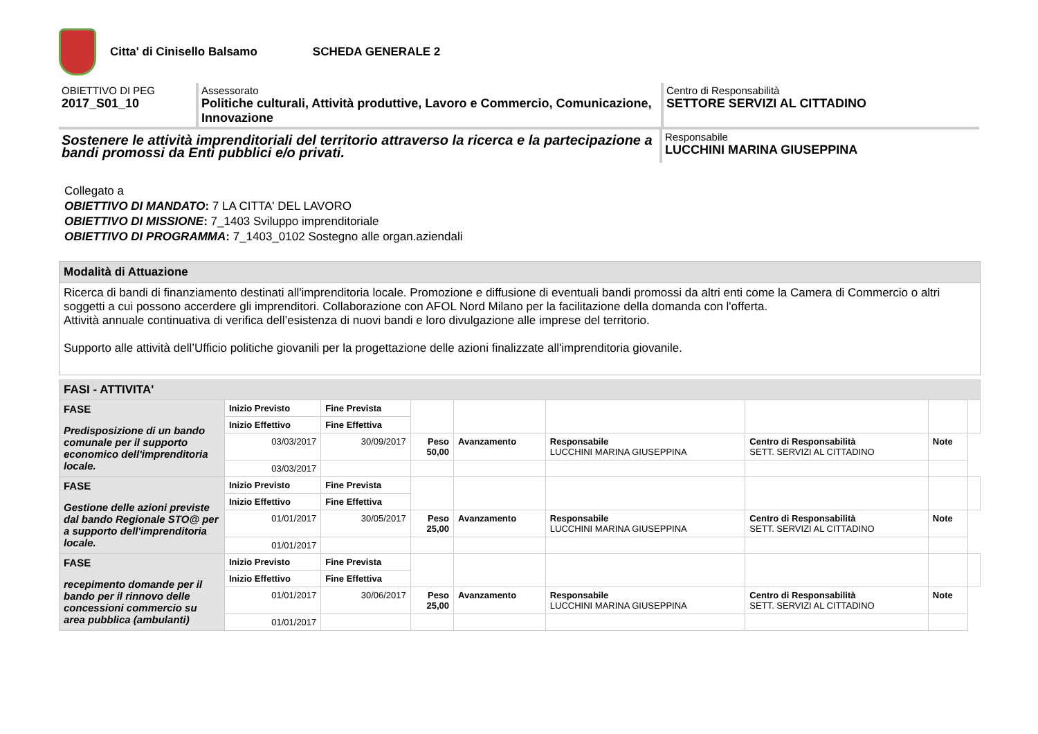Citta' di Cinisello Balsamo SCHEDA GENERALE 2
OBIETTIVO DI PEG
2017_S01_10
Assessorato
Politiche culturali, Attività produttive, Lavoro e Commercio, Comunicazione, Innovazione
Centro di Responsabilità
SETTORE SERVIZI AL CITTADINO
Sostenere le attività imprenditoriali del territorio attraverso la ricerca e la partecipazione a bandi promossi da Enti pubblici e/o privati.
Responsabile
LUCCHINI MARINA GIUSEPPINA
Collegato a
OBIETTIVO DI MANDATO: 7 LA CITTA' DEL LAVORO
OBIETTIVO DI MISSIONE: 7_1403 Sviluppo imprenditoriale
OBIETTIVO DI PROGRAMMA: 7_1403_0102 Sostegno alle organ.aziendali
Modalità di Attuazione
Ricerca di bandi di finanziamento destinati all'imprenditoria locale. Promozione e diffusione di eventuali bandi promossi da altri enti come la Camera di Commercio o altri soggetti a cui possono accerdere gli imprenditori. Collaborazione con AFOL Nord Milano per la facilitazione della domanda con l'offerta.
Attività annuale continuativa di verifica dell’esistenza di nuovi bandi e loro divulgazione alle imprese del territorio.
Supporto alle attività dell’Ufficio politiche giovanili per la progettazione delle azioni finalizzate all'imprenditoria giovanile.
| FASI - ATTIVITA' | | | | | | | | |
| --- | --- | --- | --- | --- | --- | --- | --- | --- |
| FASE Predisposizione di un bando comunale per il supporto economico dell'imprenditoria locale. | Inizio Previsto | Fine Prevista | | | | | | |
| | Inizio Effettivo | Fine Effettiva | | | | | | |
| | 03/03/2017 | 30/09/2017 | Peso 50,00 | Avanzamento | Responsabile LUCCHINI MARINA GIUSEPPINA | Centro di Responsabilità SETT. SERVIZI AL CITTADINO | Note | |
| | 03/03/2017 | | | | | | | |
| FASE Gestione delle azioni previste dal bando Regionale STO@ per a supporto dell'imprenditoria locale. | Inizio Previsto | Fine Prevista | | | | | | |
| | Inizio Effettivo | Fine Effettiva | | | | | | |
| | 01/01/2017 | 30/05/2017 | Peso 25,00 | Avanzamento | Responsabile LUCCHINI MARINA GIUSEPPINA | Centro di Responsabilità SETT. SERVIZI AL CITTADINO | Note | |
| | 01/01/2017 | | | | | | | |
| FASE recepimento domande per il bando per il rinnovo delle concessioni commercio su area pubblica (ambulanti) | Inizio Previsto | Fine Prevista | | | | | | |
| | Inizio Effettivo | Fine Effettiva | | | | | | |
| | 01/01/2017 | 30/06/2017 | Peso 25,00 | Avanzamento | Responsabile LUCCHINI MARINA GIUSEPPINA | Centro di Responsabilità SETT. SERVIZI AL CITTADINO | Note | |
| | 01/01/2017 | | | | | | | |